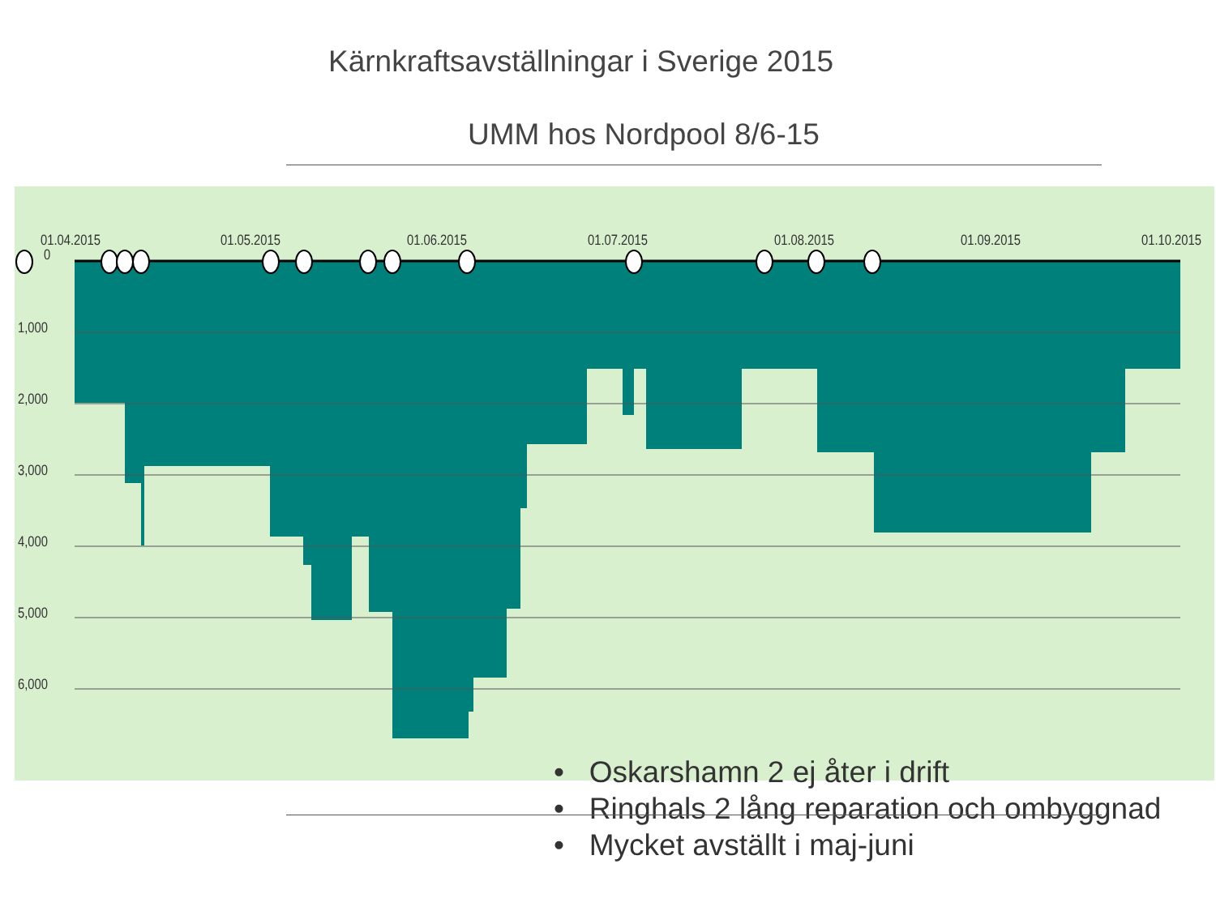Kärnkraftsavställningar i Sverige 2015
UMM hos Nordpool 8/6-15
01.04.2015
01.05.2015
01.06.2015
01.07.2015
01.08.2015
01.09.2015
01.10.2015
0
1,000
2,000
3,000
4,000
5,000
6,000
• Oskarshamn 2 ej åter i drift
• Ringhals 2 lång reparation och ombyggnad
• Mycket avställt i maj-juni